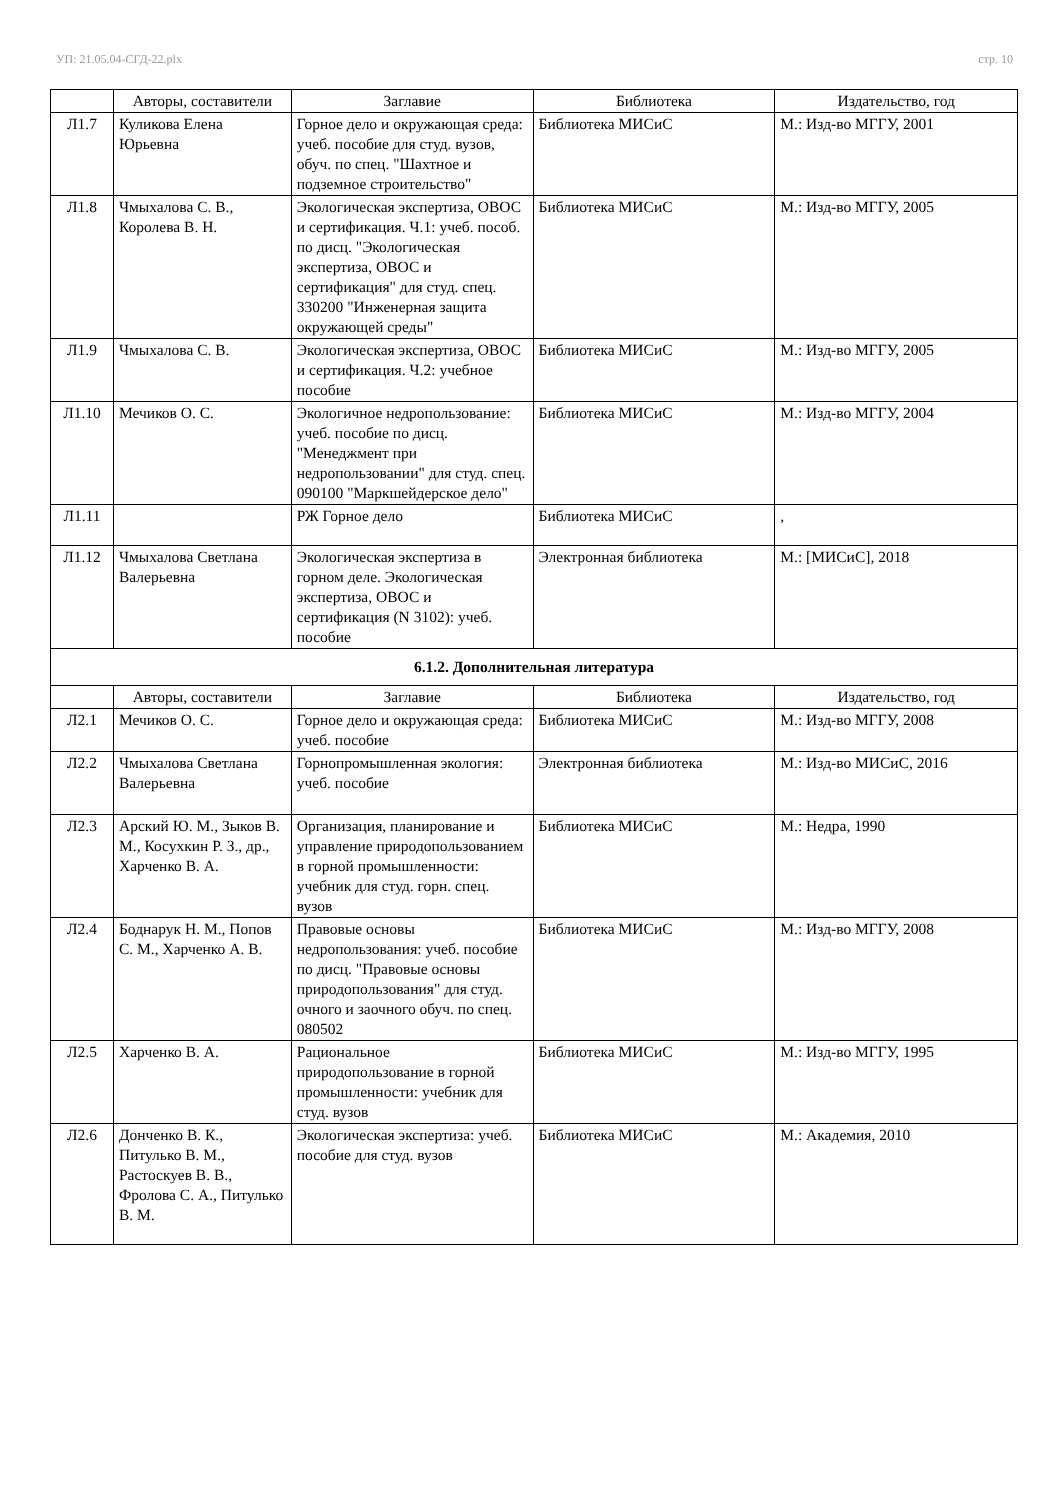УП: 21.05.04-СГД-22.plx стр. 10
| | Авторы, составители | Заглавие | Библиотека | Издательство, год |
| --- | --- | --- | --- | --- |
| Л1.7 | Куликова Елена Юрьевна | Горное дело и окружающая среда: учеб. пособие для студ. вузов, обуч. по спец. "Шахтное и подземное строительство" | Библиотека МИСиС | М.: Изд-во МГГУ, 2001 |
| Л1.8 | Чмыхалова С. В., Королева В. Н. | Экологическая экспертиза, ОВОС и сертификация. Ч.1: учеб. пособ. по дисц. "Экологическая экспертиза, ОВОС и сертификация" для студ. спец. 330200 "Инженерная защита окружающей среды" | Библиотека МИСиС | М.: Изд-во МГГУ, 2005 |
| Л1.9 | Чмыхалова С. В. | Экологическая экспертиза, ОВОС и сертификация. Ч.2: учебное пособие | Библиотека МИСиС | М.: Изд-во МГГУ, 2005 |
| Л1.10 | Мечиков О. С. | Экологичное недропользование: учеб. пособие по дисц. "Менеджмент при недропользовании" для студ. спец. 090100 "Маркшейдерское дело" | Библиотека МИСиС | М.: Изд-во МГГУ, 2004 |
| Л1.11 | | РЖ Горное дело | Библиотека МИСиС | , |
| Л1.12 | Чмыхалова Светлана Валерьевна | Экологическая экспертиза в горном деле. Экологическая экспертиза, ОВОС и сертификация (N 3102): учеб. пособие | Электронная библиотека | М.: [МИСиС], 2018 |
| 6.1.2. Дополнительная литература | | | | |
| | Авторы, составители | Заглавие | Библиотека | Издательство, год |
| Л2.1 | Мечиков О. С. | Горное дело и окружающая среда: учеб. пособие | Библиотека МИСиС | М.: Изд-во МГГУ, 2008 |
| Л2.2 | Чмыхалова Светлана Валерьевна | Горнопромышленная экология: учеб. пособие | Электронная библиотека | М.: Изд-во МИСиС, 2016 |
| Л2.3 | Арский Ю. М., Зыков В. М., Косухкин Р. З., др., Харченко В. А. | Организация, планирование и управление природопользованием в горной промышленности: учебник для студ. горн. спец. вузов | Библиотека МИСиС | М.: Недра, 1990 |
| Л2.4 | Боднарук Н. М., Попов С. М., Харченко А. В. | Правовые основы недропользования: учеб. пособие по дисц. "Правовые основы природопользования" для студ. очного и заочного обуч. по спец. 080502 | Библиотека МИСиС | М.: Изд-во МГГУ, 2008 |
| Л2.5 | Харченко В. А. | Рациональное природопользование в горной промышленности: учебник для студ. вузов | Библиотека МИСиС | М.: Изд-во МГГУ, 1995 |
| Л2.6 | Донченко В. К., Питулько В. М., Растоскуев В. В., Фролова С. А., Питулько В. М. | Экологическая экспертиза: учеб. пособие для студ. вузов | Библиотека МИСиС | М.: Академия, 2010 |